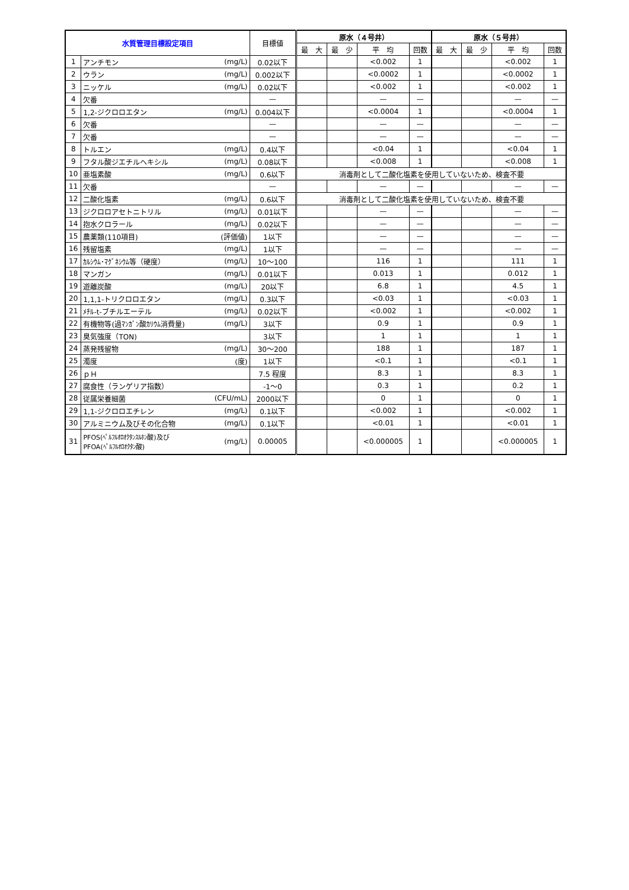| 水質管理目標設定項目 | | | 目標値 | 原水（４号井） | | | | 原水（５号井） | | | |
| --- | --- | --- | --- | --- | --- | --- | --- | --- | --- | --- | --- |
| | | | | 最 大 | 最 少 | 平 均 | 回数 | 最 大 | 最 少 | 平 均 | 回数 |
| 1 | アンチモン | (mg/L) | 0.02以下 | | | <0.002 | 1 | | | <0.002 | 1 |
| 2 | ウラン | (mg/L) | 0.002以下 | | | <0.0002 | 1 | | | <0.0002 | 1 |
| 3 | ニッケル | (mg/L) | 0.02以下 | | | <0.002 | 1 | | | <0.002 | 1 |
| 4 | 欠番 | | — | | | — | — | | | — | — |
| 5 | 1,2-ジクロロエタン | (mg/L) | 0.004以下 | | | <0.0004 | 1 | | | <0.0004 | 1 |
| 6 | 欠番 | | — | | | — | — | | | — | — |
| 7 | 欠番 | | — | | | — | — | | | — | — |
| 8 | トルエン | (mg/L) | 0.4以下 | | | <0.04 | 1 | | | <0.04 | 1 |
| 9 | フタル酸ジエチルヘキシル | (mg/L) | 0.08以下 | | | <0.008 | 1 | | | <0.008 | 1 |
| 10 | 亜塩素酸 | (mg/L) | 0.6以下 | 消毒剤として二酸化塩素を使用していないため、検査不要 | | | | | | | |
| 11 | 欠番 | | — | | | — | — | | | — | — |
| 12 | 二酸化塩素 | (mg/L) | 0.6以下 | 消毒剤として二酸化塩素を使用していないため、検査不要 | | | | | | | |
| 13 | ジクロロアセトニトリル | (mg/L) | 0.01以下 | | | — | — | | | — | — |
| 14 | 抱水クロラール | (mg/L) | 0.02以下 | | | — | — | | | — | — |
| 15 | 農薬類(110項目) | (評価値) | 1以下 | | | — | — | | | — | — |
| 16 | 残留塩素 | (mg/L) | 1以下 | | | — | — | | | — | — |
| 17 | ｶﾙｼｳﾑ･ﾏｸﾞﾈｼｳﾑ等（硬度） | (mg/L) | 10～100 | | | 116 | 1 | | | 111 | 1 |
| 18 | マンガン | (mg/L) | 0.01以下 | | | 0.013 | 1 | | | 0.012 | 1 |
| 19 | 遊離炭酸 | (mg/L) | 20以下 | | | 6.8 | 1 | | | 4.5 | 1 |
| 20 | 1,1,1-トリクロロエタン | (mg/L) | 0.3以下 | | | <0.03 | 1 | | | <0.03 | 1 |
| 21 | ﾒﾁﾙ-t-ブチルエーテル | (mg/L) | 0.02以下 | | | <0.002 | 1 | | | <0.002 | 1 |
| 22 | 有機物等(過ﾏﾝｶﾞﾝ酸ｶﾘｳﾑ消費量) | (mg/L) | 3以下 | | | 0.9 | 1 | | | 0.9 | 1 |
| 23 | 臭気強度（TON) | | 3以下 | | | 1 | 1 | | | 1 | 1 |
| 24 | 蒸発残留物 | (mg/L) | 30～200 | | | 188 | 1 | | | 187 | 1 |
| 25 | 濁度 | (度) | 1以下 | | | <0.1 | 1 | | | <0.1 | 1 |
| 26 | ｐＨ | | 7.5 程度 | | | 8.3 | 1 | | | 8.3 | 1 |
| 27 | 腐食性（ランゲリア指数） | | -1～0 | | | 0.3 | 1 | | | 0.2 | 1 |
| 28 | 従属栄養細菌 | (CFU/mL) | 2000以下 | | | 0 | 1 | | | 0 | 1 |
| 29 | 1,1-ジクロロエチレン | (mg/L) | 0.1以下 | | | <0.002 | 1 | | | <0.002 | 1 |
| 30 | アルミニウム及びその化合物 | (mg/L) | 0.1以下 | | | <0.01 | 1 | | | <0.01 | 1 |
| 31 | PFOS(ﾍﾟﾙﾌﾙｵﾛｵｸﾀﾝｽﾙﾎﾝ酸)及び PFOA(ﾍﾟﾙﾌﾙｵﾛｵｸﾀﾝ酸) | (mg/L) | 0.00005 | | | <0.000005 | 1 | | | <0.000005 | 1 |